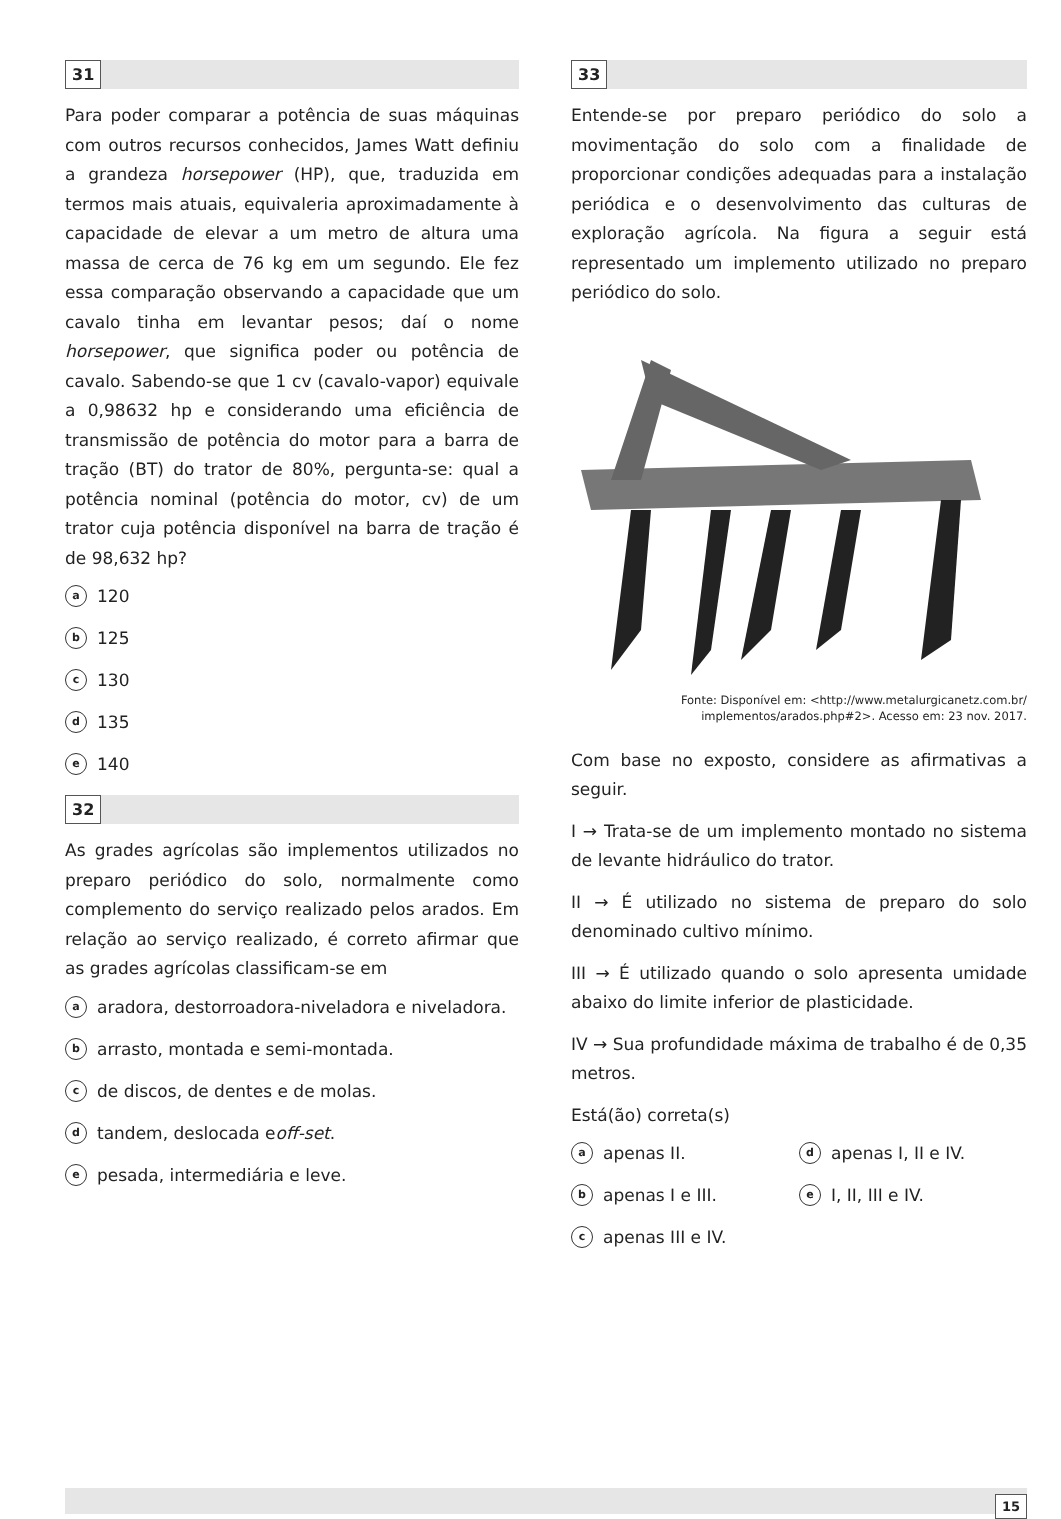31
Para poder comparar a potência de suas máquinas com outros recursos conhecidos, James Watt definiu a grandeza horsepower (HP), que, traduzida em termos mais atuais, equivaleria aproximadamente à capacidade de elevar a um metro de altura uma massa de cerca de 76 kg em um segundo. Ele fez essa comparação observando a capacidade que um cavalo tinha em levantar pesos; daí o nome horsepower, que significa poder ou potência de cavalo. Sabendo-se que 1 cv (cavalo-vapor) equivale a 0,98632 hp e considerando uma eficiência de transmissão de potência do motor para a barra de tração (BT) do trator de 80%, pergunta-se: qual a potência nominal (potência do motor, cv) de um trator cuja potência disponível na barra de tração é de 98,632 hp?
a 120
b 125
c 130
d 135
e 140
32
As grades agrícolas são implementos utilizados no preparo periódico do solo, normalmente como complemento do serviço realizado pelos arados. Em relação ao serviço realizado, é correto afirmar que as grades agrícolas classificam-se em
a aradora, destorroadora-niveladora e niveladora.
b arrasto, montada e semi-montada.
c de discos, de dentes e de molas.
d tandem, deslocada e off-set.
e pesada, intermediária e leve.
33
Entende-se por preparo periódico do solo a movimentação do solo com a finalidade de proporcionar condições adequadas para a instalação periódica e o desenvolvimento das culturas de exploração agrícola. Na figura a seguir está representado um implemento utilizado no preparo periódico do solo.
Fonte: Disponível em: <http://www.metalurgicanetz.com.br/
implementos/arados.php#2>. Acesso em: 23 nov. 2017.
Com base no exposto, considere as afirmativas a seguir.
I → Trata-se de um implemento montado no sistema de levante hidráulico do trator.
II → É utilizado no sistema de preparo do solo denominado cultivo mínimo.
III → É utilizado quando o solo apresenta umidade abaixo do limite inferior de plasticidade.
IV → Sua profundidade máxima de trabalho é de 0,35 metros.
Está(ão) correta(s)
a apenas II.
d apenas I, II e IV.
b apenas I e III.
e I, II, III e IV.
c apenas III e IV.
15